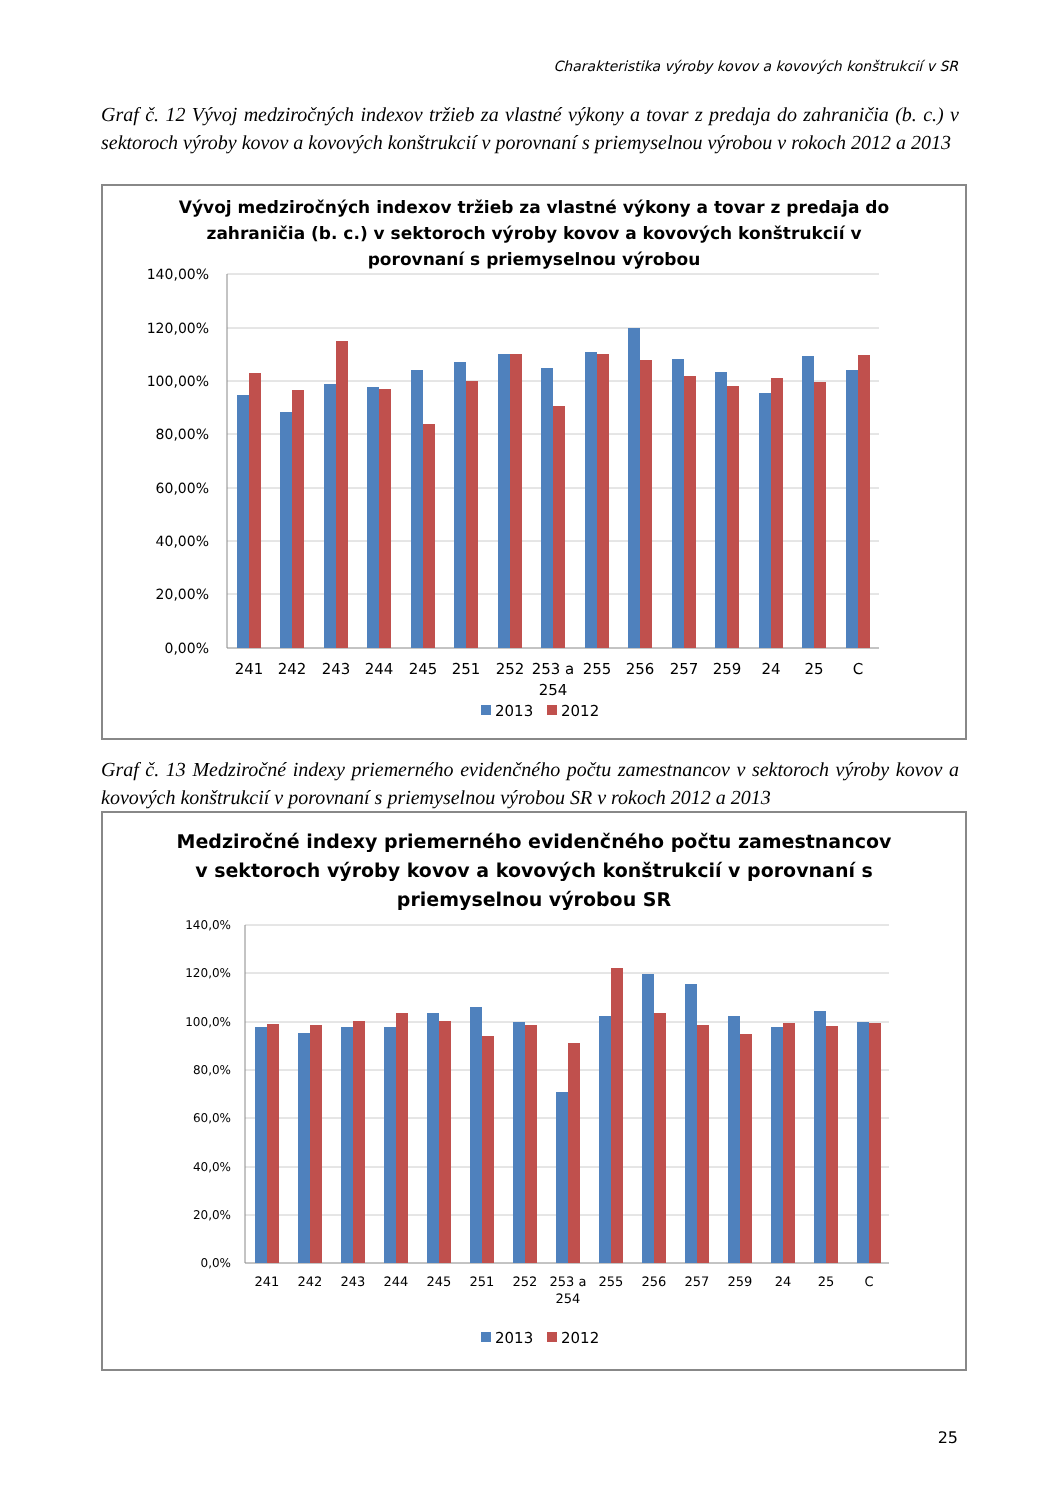Charakteristika výroby kovov a kovových konštrukcií v SR
Graf č. 12 Vývoj medziročných indexov tržieb za vlastné výkony a tovar z predaja do zahraničia (b. c.) v sektoroch výroby kovov a kovových konštrukcií v porovnaní s priemyselnou výrobou v rokoch 2012 a 2013
Vývoj medziročných indexov tržieb za vlastné výkony a tovar z predaja do
zahraničia (b. c.) v sektoroch výroby kovov a kovových konštrukcií v
porovnaní s priemyselnou výrobou
140,00%
120,00%
100,00%
80,00%
60,00%
40,00%
20,00%
0,00%
241
242
243
244
245
251
252
253 a
254
255
256
257
259
24
25
C
2013
2012
Graf č. 13 Medziročné indexy priemerného evidenčného počtu zamestnancov v sektoroch výroby kovov a kovových konštrukcií v porovnaní s priemyselnou výrobou SR v rokoch 2012 a 2013
Medziročné indexy priemerného evidenčného počtu zamestnancov
v sektoroch výroby kovov a kovových konštrukcií v porovnaní s
priemyselnou výrobou SR
140,0%
120,0%
100,0%
80,0%
60,0%
40,0%
20,0%
0,0%
241
242
243
244
245
251
252
253 a
254
255
256
257
259
24
25
C
2013
2012
25